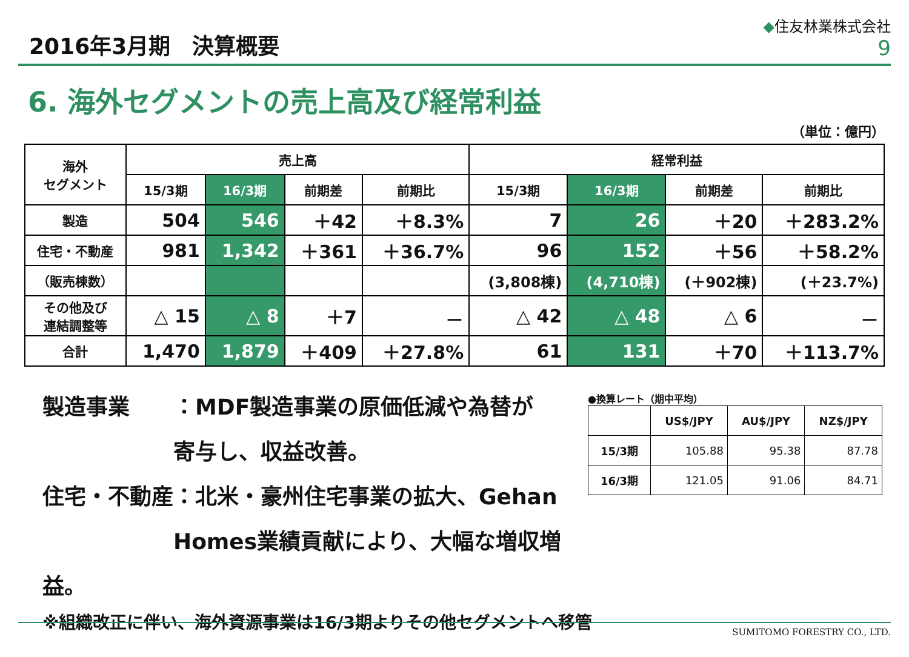2016年3月期　決算概要
◆住友林業株式会社
9
6. 海外セグメントの売上高及び経常利益
（単位：億円）
| 海外 セグメント | 売上高 | | | | 経常利益 | | | |
| --- | --- | --- | --- | --- | --- | --- | --- | --- |
| | 15/3期 | 16/3期 | 前期差 | 前期比 | 15/3期 | 16/3期 | 前期差 | 前期比 |
| 製造 | 504 | 546 | ＋42 | ＋8.3% | 7 | 26 | ＋20 | ＋283.2% |
| 住宅・不動産 | 981 | 1,342 | ＋361 | ＋36.7% | 96 | 152 | ＋56 | ＋58.2% |
| （販売棟数） | | | | | (3,808棟) | (4,710棟) | (＋902棟) | (＋23.7%) |
| その他及び 連結調整等 | △ 15 | △ 8 | ＋7 | － | △ 42 | △ 48 | △ 6 | － |
| 合計 | 1,470 | 1,879 | ＋409 | ＋27.8% | 61 | 131 | ＋70 | ＋113.7% |
製造事業　　：MDF製造事業の原価低減や為替が
　　　　　　寄与し、収益改善。
住宅・不動産：北米・豪州住宅事業の拡大、Gehan
　　　　　　Homes業績貢献により、大幅な増収増益。
●換算レート（期中平均）
| | US$/JPY | AU$/JPY | NZ$/JPY |
| --- | --- | --- | --- |
| 15/3期 | 105.88 | 95.38 | 87.78 |
| 16/3期 | 121.05 | 91.06 | 84.71 |
※組織改正に伴い、海外資源事業は16/3期よりその他セグメントへ移管
SUMITOMO FORESTRY CO., LTD.